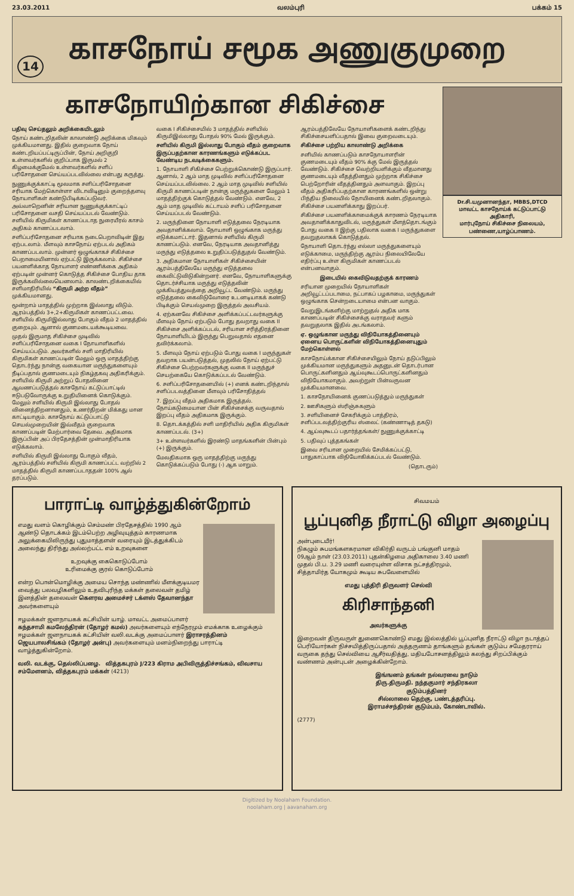23.03.2011 வலம்புரி பக்கம் 15
காசநோய் சமூக அணுகுமுறை
14
காசநோயிற்கான சிகிச்சை
பதிவு செய்தலும் அறிக்கையிடலும்
நோய் கண்டறிதலின் காலாண்டு அறிக்கை மிகவும் முக்கியமானது. இதில் குறைவாக நோய் கண்டறியப்பட்டிருப்பின், நோய் அறிகுறி உள்ளவர்களில் குறிப்பாக இருமல் 2 கிழமைக்குமேல் உள்ளவர்களில் சளிப் பரிசோதனை செய்யப்படவில்லை என்பது கருத்து.
நுணுக்குக்காட்டி மூலமாக சளிப்பரிசோதனை சரியாக மேற்கொள்ளா விடாவிடினும் குறைந்தளவு நோயாளிகள் கண்டுபிடிக்கப்படுவர். அவ்வாறெனின் சரியான நுணுக்குக்காட்டிப் பரிசோதனை வசதி செய்யப்படல் வேண்டும். சளியில் கிருமிகள் காணப்படாத நுரையீரல் காசம் அதிகம் காணப்படலாம்.
சளிப்பரிசோதனை சரியாக நடைபெறாவிடின் இது ஏற்படலாம். மீளவும் காசநோய் ஏற்படல் அதிகம் காணப்படலாம். முன்னர் ஒழுங்காகச் சிகிச்சை பெறாமையினால் ஏற்பட்டு இருக்கலாம். சிகிச்சை பயனளிக்காத நோயாளர் எண்ணிக்கை அதிகம் ஏற்படின் முன்னர் கொடுத்த சிகிச்சை போதிய தாக இருக்கவில்லையெனலாம். காலண்டறிக்கையில் சளிமாதிரியில் “கிருமி அற்ற வீதம்” முக்கியமானது.
மூன்றாம் மாதத்தில் முற்றாக இல்லாது விடும். ஆரம்பத்தில் 3+,2+கிருமிகள் காணப்பட்டவை. சளியில் கிருமிஇல்லாது போகும் வீதம் 2 மாதத்தில் குறையும். ஆனால் குணமடையக்கூடியவை.
முதல் இருமாத சிகிச்சை முடிவில் சளிப்பரிசோதனை வகை I நோயாளிகளில் செய்யப்படும். அவர்களில் சளி மாதிரியில் கிருமிகள் காணப்படின் மேலும் ஒரு மாதத்திற்கு தொடர்ந்து நான்கு வகையான மருந்துகளையும் நீடிப்பதால் குணமடையும் நிகழ்தகவு அதிகரிக்கும். சளியில் கிருமி அற்றுப் போதலினை ஆவணப்படுத்தல் காசநோய் கட்டுப்பாட்டில் ஈடுபடுவோருக்கு உறுதியினைக் கொடுக்கும். மேலும் சளியில் கிருமி இல்லாது போதல் வினைத்திறனானதும், உணர்திறன் மிக்கது மான காட்டியாகும். காசநோய் கட்டுப்பாட்டு செயல்முறையின் இவ்வீதம் குறைவாக காணப்படின் மேற்பார்வை தேவை. அதிகமாக இருப்பின் அப் பிரதேசத்தின் முன்மாதிரியாக எடுக்கலாம்.
சளியில் கிருமி இல்லாது போகும் வீதம், ஆரம்பத்தில் சளியில் கிருமி காணப்பட்ட வற்றில் 2 மாதத்தில் கிருமி காணப்படாததன் 100% ஆல் தரப்படும்.
வகை I சிகிச்சையில் 3 மாதத்தில் சளியில் கிருமிஇல்லாது போதல் 90% மேல் இருக்கும்.
சளியில் கிருமி இல்லாது போகும் வீதம் குறைவாக இருப்பதற்கான காரணங்களும் எடுக்கப்பட வேண்டிய நடவடிக்கைகளும்.
1. நோயாளி சிகிச்சை பெற்றுக்கொண்டு இருப்பார். ஆனால், 2 ஆம் மாத முடிவில் சளிப்பரிசோதனை செய்யப்படவில்லை. 2 ஆம் மாத முடிவில் சளியில் கிருமி காணப்படின் நான்கு மருந்துகளை மேலும் 1 மாதத்திற்குக் கொடுத்தல் வேண்டும். எனவே, 2 ஆம் மாத முடிவில் கட்டாயம் சளிப் பரிசோதனை செய்யப்படல் வேண்டும்.
2. மருந்தினை நோயாளி எடுத்தலை நேரடியாக அவதானிக்கலாம். நோயாளி ஒழுங்காக மருந்து எடுக்கமாட்டார். இதனால் சளியில் கிருமி காணப்படும். எனவே, நேரடியாக அவதானித்து மருந்து எடுத்தலை உறுதிப்படுத்துதல் வேண்டும்.
3. அதிகமான நோயாளிகள் சிகிச்சையின் ஆரம்பத்திலேயே மருந்து எடுத்தலை கைவிட்டுவிடுகின்றனர். எனவே, நோயாளிகளுக்கு தொடர்ச்சியாக மருந்து எடுத்தலின் முக்கியத்துவத்தை அறிவூட்ட வேண்டும். மருந்து எடுத்தலை கைவிடுவோரை உடனடியாகக் கண்டு பிடிக்கும் செயல்முறை இருத்தல் அவசியம்.
4. ஏற்கனவே சிகிச்சை அளிக்கப்பட்டவர்களுக்கு மீளவும் நோய் ஏற்படும் போது தவறாது வகை II சிகிச்சை அளிக்கப்படல், சரியான சரித்திரத்தினை நோயாளியிடம் இருந்து பெறுவதால் எதனை தவிர்க்கலாம்.
5. மீளவும் நோய் ஏற்படும் போது வகை I மருந்துகள் தவறாக பயன்படுத்தல், முதலில் நோய் ஏற்பட்டு சிகிச்சை பெற்றவர்களுக்கு வகை II மருந்துச் செயற்கையே கொடுக்கப்படல் வேண்டும்.
6. சளிப்பரிசோதனையில் (+) எனக் கண்டறிந்தால் சளிப்படலத்தினை மீளவும் பரிசோதித்தல்
7. இறப்பு வீதம் அதிகமாக இருத்தல். நோய்கடுமையான பின் சிகிச்சைக்கு வருவதால் இறப்பு வீதம் அதிகமாக இருக்கும்.
8. தொடக்கத்தில் சளி மாதிரியில் அதிக கிருமிகள் காணப்படல். (3+)
3+ உள்ளவர்களில் இரண்டு மாதங்களின் பின்பும் (+) இருக்கும்.
மேலதிகமாக ஒரு மாதத்திற்கு மருந்து கொடுக்கப்படும் போது (-) ஆக மாறும். ஆரம்பத்திலேயே நோயாளிகளைக் கண்டறிந்து சிகிச்சையளிப்பதால் இவை குறைவடையும்.
சிகிச்சை பற்றிய காலாண்டு அறிக்கை
சளியில் காணப்படும் காசநோயாளரின் குணமடையும் வீதம் 90% க்கு மேல் இருத்தல் வேண்டும். சிகிச்சை வெற்றியளிக்கும் வீதமானது குணமடையும் வீதத்தினதும் முற்றாக சிகிச்சை பெற்றோரின் வீதத்தினதும் அளவாகும். இறப்பு வீதம் அதிகரிப்பதற்கான காரணங்களில் ஒன்று பிந்திய நிலையில் நோயினைக் கண்டறிதலாகும். சிகிச்சை பயனளிக்காது இறப்பர்.
சிகிச்சை பயனளிக்காமைக்குக் காரணம் நேரடியாக அவதானிக்காதுவிடல், மருந்துகள் மீளத்தொடங்கும் போது வகை II இற்கு பதிலாக வகை I மருந்துகளை தவறுதலாகக் கொடுத்தல்.
நோயாளி தொடர்ந்து எல்லா மருந்துகளையும் எடுக்காமை, மருந்திற்கு ஆரம்ப நிலையிலேயே எதிர்ப்பு உள்ள கிருமிகள் காணப்படல் என்பனவாகும்.
இடையில் கைவிடுவதற்குக் காரணம்
சரியான முறையில் நோயாளிகள் அறிவூட்டப்படாமை, நட்பாகப் பழகாமை, மருந்துகள் ஒழுங்காக சென்றடையாமை என்பன வாகும்.
வேறுஇடங்களிற்கு மாற்றுதல் அதிக மாக காணப்படின் சிகிச்சைக்கு வராதவர் களும் தவறுதலாக இதில் அடங்கலாம்.
ஏ. ஒழுங்கான மருந்து விநியோகத்தினையும் ஏனைய பொருட்களின் விநியோகத்தினையுதும் மேற்கொள்ளல்
காசநோய்க்கான சிகிச்சையிலும் நோய் தடுப்பிலும் முக்கியமான மருந்துகளும் அதனுடன் தொடர்பான பொருட்களினதும் ஆய்வுகூடப்பொருட்களினதும் விநியோகமாகும். அவற்றுள் பின்வருவன முக்கியமானவை.
1. காசநோயினைக் குணப்படுத்தும் மருந்துகள்
2. ஊசிகளும் ஸ்ரிஞ்சுகளும்
3. சளியினைச் சேகரிக்கும் பாத்திரம், சளிப்படலத்திற்குரிய ஸ்லைட் (கண்ணாடித் தகடு)
4. ஆய்வுகூடப் பதார்த்தங்கள்/ நுணுக்குக்காட்டி
5. பதிவுப் புத்தகங்கள்
இவை சரியான முறையில் சேமிக்கப்பட்டு, பாதுகாப்பாக விநியோகிக்கப்படல் வேண்டும்.
(தொடரும்)
Dr.சி.யமுனானந்தா, MBBS,DTCD
மாவட்ட காசநோய்க் கட்டுப்பாட்டு அதிகாரி,
மார்புநோய் சிகிச்சை நிலையம்,
பண்ணை,யாழ்ப்பாணம்.
பாராட்டி வாழ்த்துகின்றோம்
எமது வளம் கொழிக்கும் செம்மண் பிரதேசத்தில் 1990 ஆம் ஆண்டு தொடக்கம் இடம்பெற்ற அழிவுயுத்தம் காரணமாக அலுக்கையிலிருந்து புதுமாத்தளன் வரையும் இடத்துக்கிடம் அலைந்து திரிந்து அல்லற்பட்ட எம் உறவுகளை
உறவுக்கு கைகொடுப்போம்
உரிமைக்கு குரல் கொடுப்போம்
என்ற பொன்மொழிக்கு அமைய சொந்த மண்ணில் மீளக்குடியமர வைத்து பலவழிகளிலும் உதவிபுரிந்த மக்கள் தலைவன் தமிழ் இனத்தின் தலைவன் கௌரவ அமைச்சர் டக்ளஸ் தேவானந்தா அவர்களையும்
ஈழமக்கள் ஜனநாயகக் கட்சியின் யாழ். மாவட்ட அமைப்பாளர் கந்தசாமி கமலேந்திரன் (தோழர் கமல்) அவர்களையும் எந்நேரமும் எமக்காக உழைக்கும் ஈழமக்கள் ஜனநாயகக் கட்சியின் வலி.வடக்கு அமைப்பாளர் இராசரத்தினம் ஜெயபாலசிங்கம் (தோழர் அன்பு) அவர்களையும் மனம்நிறைந்து பாராட்டி வாழ்த்துகின்றோம்.
வலி. வடக்கு, தெல்லிப்பழை. வித்தகபுரம் J/223 கிராம அபிவிருத்திச்சங்கம், விவசாய சம்மேளனம், வித்தகபுரம் மக்கள் (4213)
சிவமயம்
பூப்புனித நீராட்டு விழா அழைப்பு
அன்புடையீர்!
நிகழும் சுபமங்களகரமான விகிர்தி வருடம் பங்குனி மாதம் 09ஆம் நாள் (23.03.2011) புதன்கிழமை அதிகாலை 3.40 மணி முதல் பி.ப. 3.29 மணி வரையுள்ள விசாக நட்சத்திரமும், சித்தாமிர்த யோகமும் கூடிய சுபவேளையில்
எமது புத்திரி திருவளர் செல்வி
கிரிசாந்தனி
அவர்களுக்கு
இறைவன் திருவருள் துணைகொண்டு எமது இல்லத்தில் பூப்புனித நீராட்டு விழா நடாத்தப் பெரியோர்கள் நிச்சயித்திருப்பதால் அத்தருணம் தாங்களும் தங்கள் குடும்ப சமேதரராய் வருகை தந்து செல்வியை ஆசீர்வதித்து, மதியபோசனத்திலும் கலந்து சிறப்பிக்கும் வண்ணம் அன்புடன் அழைக்கின்றோம்.
இங்ஙனம் தங்கள் நல்வரவை நாடும்
திரு.திருமதி. நந்தகுமார் சந்திரகலா
குடும்பத்தினர்
சில்லாலை தெற்கு, பண்டத்தரிப்பு.
இராமச்சந்திரன் குடும்பம், கோண்டாவில்.
(2777)
Digitized by Noolaham Foundation.
noolaham.org | aavanaham.org